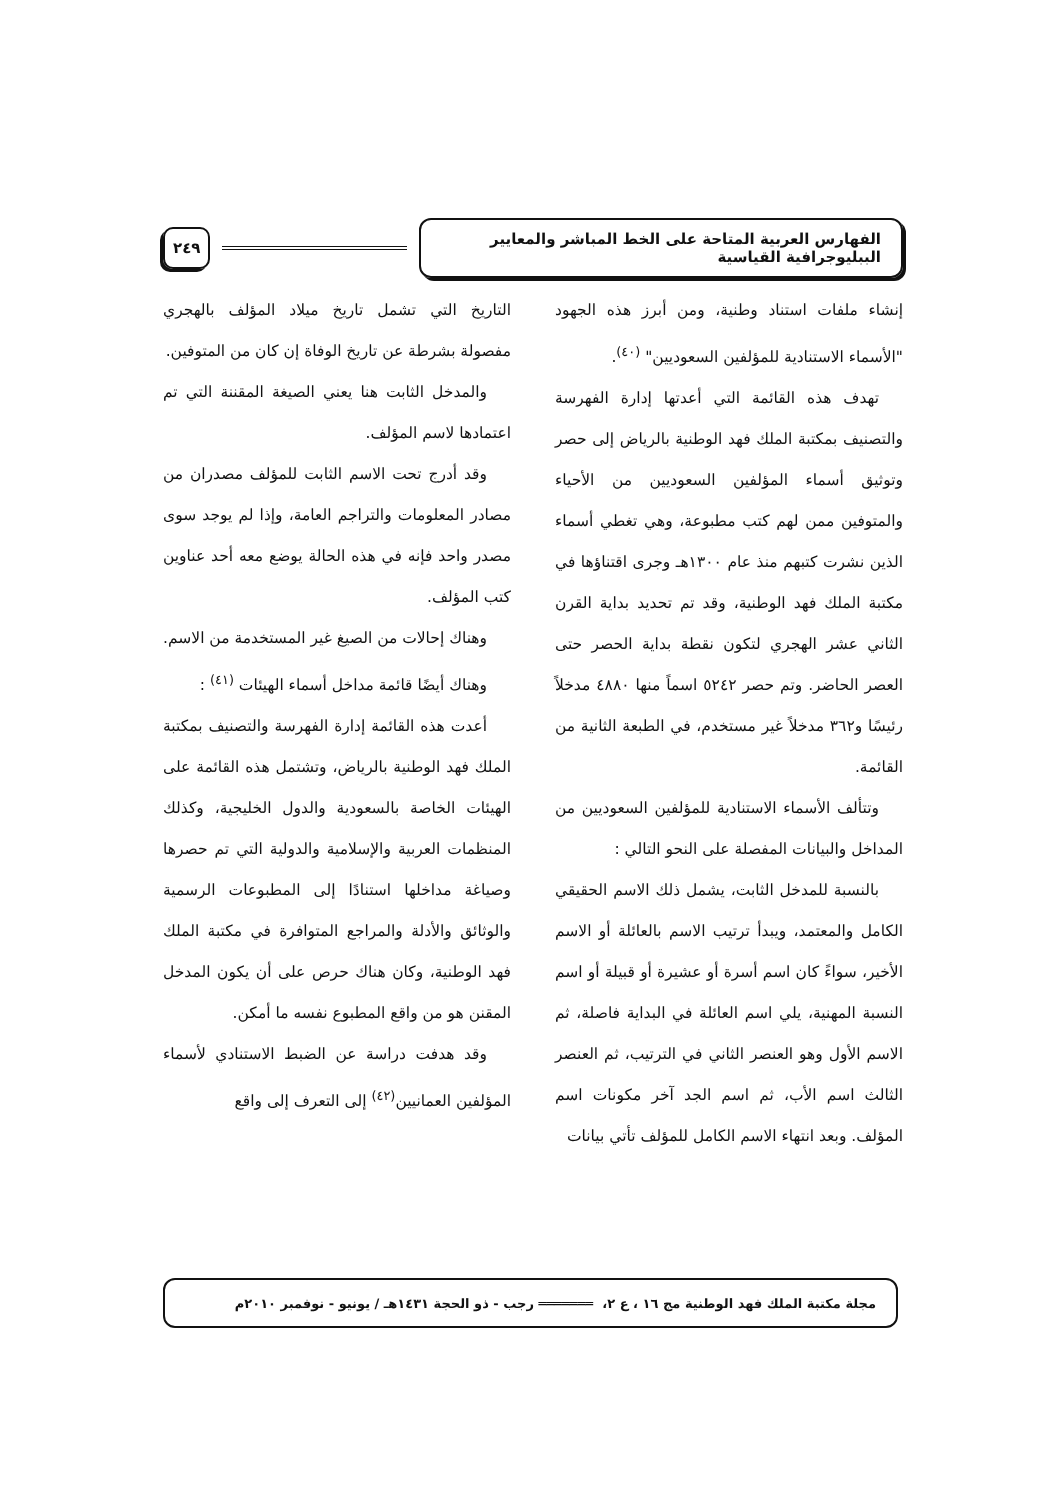الفهارس العربية المتاحة على الخط المباشر والمعايير الببليوجرافية القياسية
٢٤٩
إنشاء ملفات استناد وطنية، ومن أبرز هذه الجهود "الأسماء الاستنادية للمؤلفين السعوديين" <sup>(٤٠)</sup>.
تهدف هذه القائمة التي أعدتها إدارة الفهرسة والتصنيف بمكتبة الملك فهد الوطنية بالرياض إلى حصر وتوثيق أسماء المؤلفين السعوديين من الأحياء والمتوفين ممن لهم كتب مطبوعة، وهي تغطي أسماء الذين نشرت كتبهم منذ عام ١٣٠٠هـ وجرى اقتناؤها في مكتبة الملك فهد الوطنية، وقد تم تحديد بداية القرن الثاني عشر الهجري لتكون نقطة بداية الحصر حتى العصر الحاضر. وتم حصر ٥٢٤٢ اسماً منها ٤٨٨٠ مدخلاً رئيسًا و٣٦٢ مدخلاً غير مستخدم، في الطبعة الثانية من القائمة.
وتتألف الأسماء الاستنادية للمؤلفين السعوديين من المداخل والبيانات المفصلة على النحو التالي :
بالنسبة للمدخل الثابت، يشمل ذلك الاسم الحقيقي الكامل والمعتمد، ويبدأ ترتيب الاسم بالعائلة أو الاسم الأخير، سواءً كان اسم أسرة أو عشيرة أو قبيلة أو اسم النسبة المهنية، يلي اسم العائلة في البداية فاصلة، ثم الاسم الأول وهو العنصر الثاني في الترتيب، ثم العنصر الثالث اسم الأب، ثم اسم الجد آخر مكونات اسم المؤلف. وبعد انتهاء الاسم الكامل للمؤلف تأتي بيانات
التاريخ التي تشمل تاريخ ميلاد المؤلف بالهجري مفصولة بشرطة عن تاريخ الوفاة إن كان من المتوفين.
والمدخل الثابت هنا يعني الصيغة المقننة التي تم اعتمادها لاسم المؤلف.
وقد أدرج تحت الاسم الثابت للمؤلف مصدران من مصادر المعلومات والتراجم العامة، وإذا لم يوجد سوى مصدر واحد فإنه في هذه الحالة يوضع معه أحد عناوين كتب المؤلف.
وهناك إحالات من الصيغ غير المستخدمة من الاسم.
وهناك أيضًا قائمة مداخل أسماء الهيئات <sup>(٤١)</sup> :
أعدت هذه القائمة إدارة الفهرسة والتصنيف بمكتبة الملك فهد الوطنية بالرياض، وتشتمل هذه القائمة على الهيئات الخاصة بالسعودية والدول الخليجية، وكذلك المنظمات العربية والإسلامية والدولية التي تم حصرها وصياغة مداخلها استنادًا إلى المطبوعات الرسمية والوثائق والأدلة والمراجع المتوافرة في مكتبة الملك فهد الوطنية، وكان هناك حرص على أن يكون المدخل المقنن هو من واقع المطبوع نفسه ما أمكن.
وقد هدفت دراسة عن الضبط الاستنادي لأسماء المؤلفين العمانيين<sup>(٤٢)</sup> إلى التعرف إلى واقع
مجلة مكتبة الملك فهد الوطنية مج ١٦ ، ع ٢، ═══════ رجب - ذو الحجة ١٤٣١هـ / يونيو - نوفمبر ٢٠١٠م